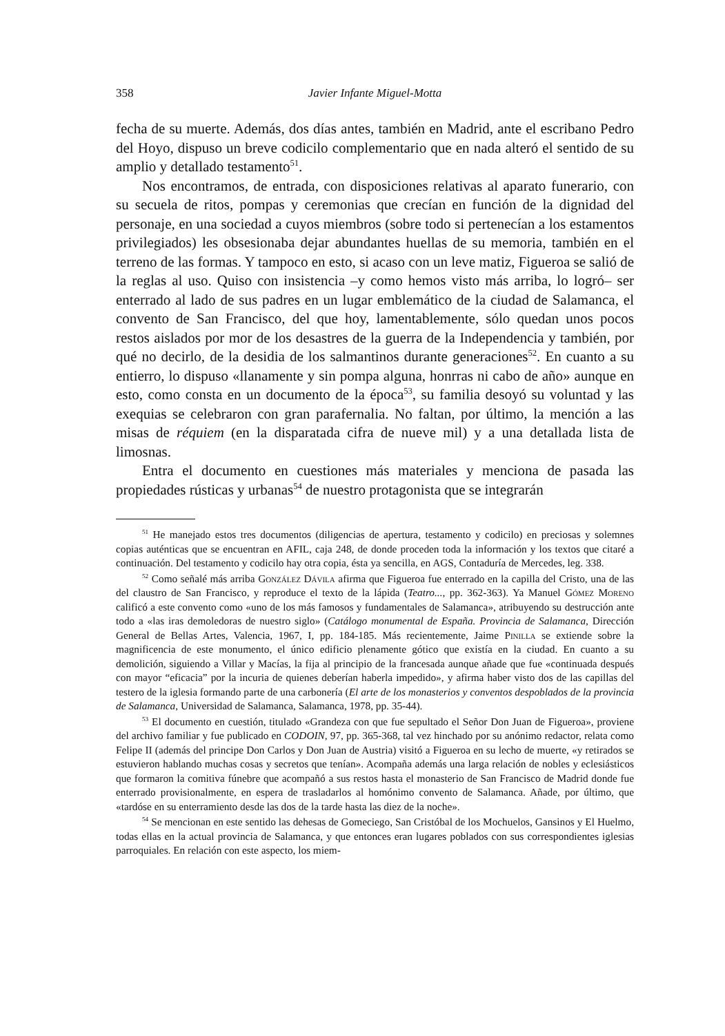358 Javier Infante Miguel-Motta
fecha de su muerte. Además, dos días antes, también en Madrid, ante el escribano Pedro del Hoyo, dispuso un breve codicilo complementario que en nada alteró el sentido de su amplio y detallado testamento<sup>51</sup>.
Nos encontramos, de entrada, con disposiciones relativas al aparato funerario, con su secuela de ritos, pompas y ceremonias que crecían en función de la dignidad del personaje, en una sociedad a cuyos miembros (sobre todo si pertenecían a los estamentos privilegiados) les obsesionaba dejar abundantes huellas de su memoria, también en el terreno de las formas. Y tampoco en esto, si acaso con un leve matiz, Figueroa se salió de la reglas al uso. Quiso con insistencia –y como hemos visto más arriba, lo logró– ser enterrado al lado de sus padres en un lugar emblemático de la ciudad de Salamanca, el convento de San Francisco, del que hoy, lamentablemente, sólo quedan unos pocos restos aislados por mor de los desastres de la guerra de la Independencia y también, por qué no decirlo, de la desidia de los salmantinos durante generaciones<sup>52</sup>. En cuanto a su entierro, lo dispuso «llanamente y sin pompa alguna, honrras ni cabo de año» aunque en esto, como consta en un documento de la época<sup>53</sup>, su familia desoyó su voluntad y las exequias se celebraron con gran parafernalia. No faltan, por último, la mención a las misas de réquiem (en la disparatada cifra de nueve mil) y a una detallada lista de limosnas.
Entra el documento en cuestiones más materiales y menciona de pasada las propiedades rústicas y urbanas<sup>54</sup> de nuestro protagonista que se integrarán
<sup>51</sup> He manejado estos tres documentos (diligencias de apertura, testamento y codicilo) en preciosas y solemnes copias auténticas que se encuentran en AFIL, caja 248, de donde proceden toda la información y los textos que citaré a continuación. Del testamento y codicilo hay otra copia, ésta ya sencilla, en AGS, Contaduría de Mercedes, leg. 338.
<sup>52</sup> Como señalé más arriba González Dávila afirma que Figueroa fue enterrado en la capilla del Cristo, una de las del claustro de San Francisco, y reproduce el texto de la lápida (Teatro..., pp. 362-363). Ya Manuel Gómez Moreno calificó a este convento como «uno de los más famosos y fundamentales de Salamanca», atribuyendo su destrucción ante todo a «las iras demoledoras de nuestro siglo» (Catálogo monumental de España. Provincia de Salamanca, Dirección General de Bellas Artes, Valencia, 1967, I, pp. 184-185. Más recientemente, Jaime Pinilla se extiende sobre la magnificencia de este monumento, el único edificio plenamente gótico que existía en la ciudad. En cuanto a su demolición, siguiendo a Villar y Macías, la fija al principio de la francesada aunque añade que fue «continuada después con mayor “eficacia” por la incuria de quienes deberían haberla impedido», y afirma haber visto dos de las capillas del testero de la iglesia formando parte de una carbonería (El arte de los monasterios y conventos despoblados de la provincia de Salamanca, Universidad de Salamanca, Salamanca, 1978, pp. 35-44).
<sup>53</sup> El documento en cuestión, titulado «Grandeza con que fue sepultado el Señor Don Juan de Figueroa», proviene del archivo familiar y fue publicado en CODOIN, 97, pp. 365-368, tal vez hinchado por su anónimo redactor, relata como Felipe II (además del principe Don Carlos y Don Juan de Austria) visitó a Figueroa en su lecho de muerte, «y retirados se estuvieron hablando muchas cosas y secretos que tenían». Acompaña además una larga relación de nobles y eclesiásticos que formaron la comitiva fúnebre que acompañó a sus restos hasta el monasterio de San Francisco de Madrid donde fue enterrado provisionalmente, en espera de trasladarlos al homónimo convento de Salamanca. Añade, por último, que «tardóse en su enterramiento desde las dos de la tarde hasta las diez de la noche».
<sup>54</sup> Se mencionan en este sentido las dehesas de Gomeciego, San Cristóbal de los Mochuelos, Gansinos y El Huelmo, todas ellas en la actual provincia de Salamanca, y que entonces eran lugares poblados con sus correspondientes iglesias parroquiales. En relación con este aspecto, los miem-